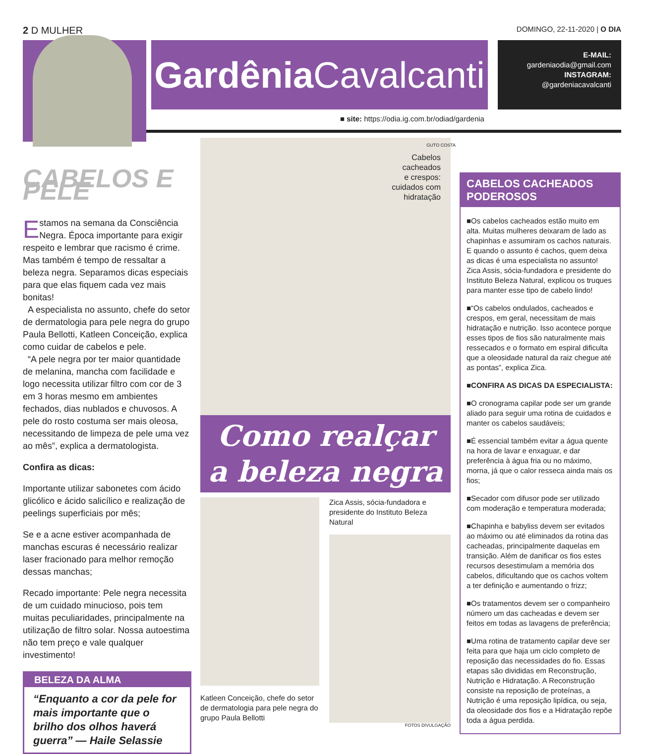2 D MULHER
DOMINGO, 22-11-2020 | O DIA
Gardênia Cavalcanti
E-MAIL:
gardeniaodia@gmail.com
INSTAGRAM:
@gardeniacavalcanti
■ site: https://odia.ig.com.br/odiad/gardenia
CABELOS E PELE
Estamos na semana da Consciência Negra. Época importante para exigir respeito e lembrar que racismo é crime. Mas também é tempo de ressaltar a beleza negra. Separamos dicas especiais para que elas fiquem cada vez mais bonitas!
A especialista no assunto, chefe do setor de dermatologia para pele negra do grupo Paula Bellotti, Katleen Conceição, explica como cuidar de cabelos e pele.
“A pele negra por ter maior quantidade de melanina, mancha com facilidade e logo necessita utilizar filtro com cor de 3 em 3 horas mesmo em ambientes fechados, dias nublados e chuvosos. A pele do rosto costuma ser mais oleosa, necessitando de limpeza de pele uma vez ao mês”, explica a dermatologista.
Confira as dicas:
Importante utilizar sabonetes com ácido glicólico e ácido salicílico e realização de peelings superficiais por mês;
Se e a acne estiver acompanhada de manchas escuras é necessário realizar laser fracionado para melhor remoção dessas manchas;
Recado importante: Pele negra necessita de um cuidado minucioso, pois tem muitas peculiaridades, principalmente na utilização de filtro solar. Nossa autoestima não tem preço e vale qualquer investimento!
BELEZA DA ALMA
“Enquanto a cor da pele for mais importante que o brilho dos olhos haverá guerra” — Haile Selassie
Cabelos
cacheados
e crespos:
cuidados com
hidratação
GUTO COSTA
Como realçar a beleza negra
Katleen Conceição, chefe do setor de dermatologia para pele negra do grupo Paula Bellotti
Zica Assis, sócia-fundadora e presidente do Instituto Beleza Natural
FOTOS DIVULGAÇÃO
CABELOS CACHEADOS PODEROSOS
■Os cabelos cacheados estão muito em alta. Muitas mulheres deixaram de lado as chapinhas e assumiram os cachos naturais. E quando o assunto é cachos, quem deixa as dicas é uma especialista no assunto! Zica Assis, sócia-fundadora e presidente do Instituto Beleza Natural, explicou os truques para manter esse tipo de cabelo lindo!
■“Os cabelos ondulados, cacheados e crespos, em geral, necessitam de mais hidratação e nutrição. Isso acontece porque esses tipos de fios são naturalmente mais ressecados e o formato em espiral dificulta que a oleosidade natural da raiz chegue até as pontas”, explica Zica.
■CONFIRA AS DICAS DA ESPECIALISTA:
■O cronograma capilar pode ser um grande aliado para seguir uma rotina de cuidados e manter os cabelos saudáveis;
■É essencial também evitar a água quente na hora de lavar e enxaguar, e dar preferência à água fria ou no máximo, morna, já que o calor resseca ainda mais os fios;
■Secador com difusor pode ser utilizado com moderação e temperatura moderada;
■Chapinha e babyliss devem ser evitados ao máximo ou até eliminados da rotina das cacheadas, principalmente daquelas em transição. Além de danificar os fios estes recursos desestimulam a memória dos cabelos, dificultando que os cachos voltem a ter definição e aumentando o frizz;
■Os tratamentos devem ser o companheiro número um das cacheadas e devem ser feitos em todas as lavagens de preferência;
■Uma rotina de tratamento capilar deve ser feita para que haja um ciclo completo de reposição das necessidades do fio. Essas etapas são divididas em Reconstrução, Nutrição e Hidratação. A Reconstrução consiste na reposição de proteínas, a Nutrição é uma reposição lipídica, ou seja, da oleosidade dos fios e a Hidratação repõe toda a água perdida.